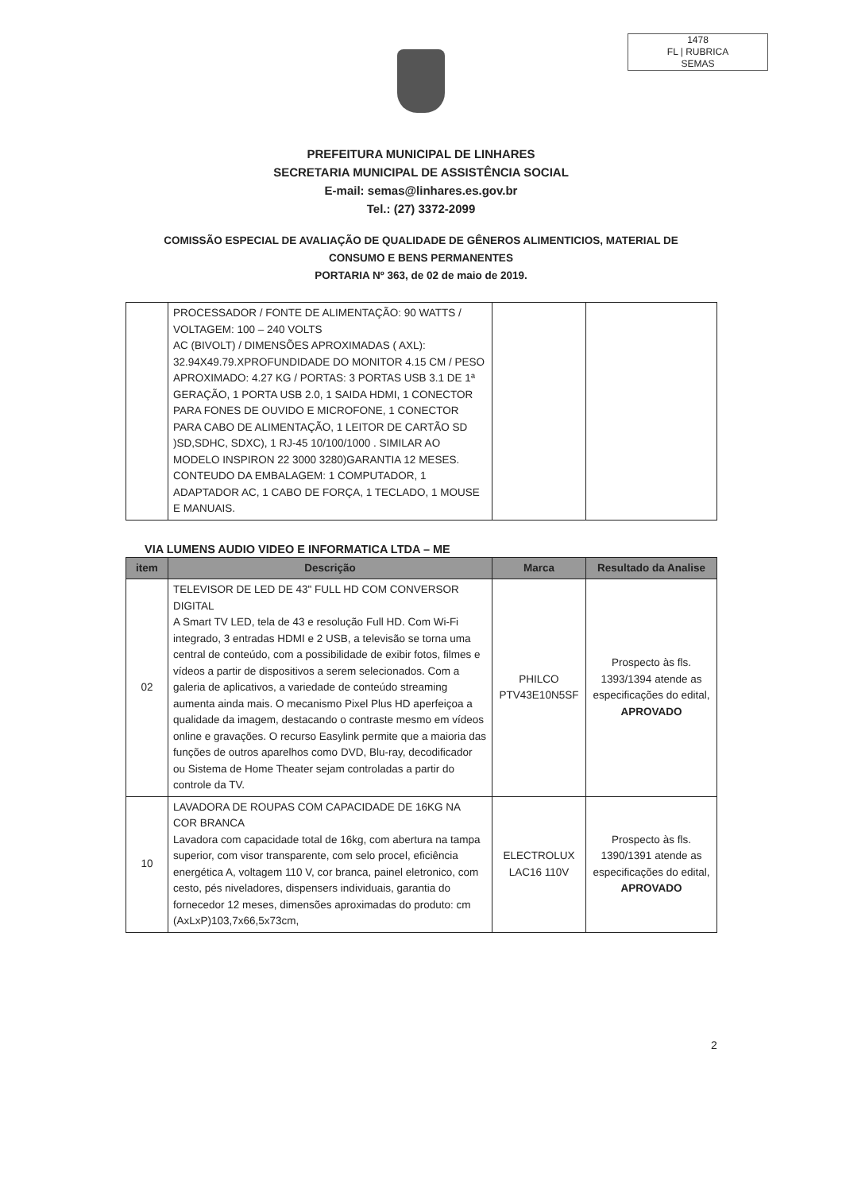1478
FL | RUBRICA
SEMAS
PREFEITURA MUNICIPAL DE LINHARES
SECRETARIA MUNICIPAL DE ASSISTÊNCIA SOCIAL
E-mail: semas@linhares.es.gov.br
Tel.: (27) 3372-2099
COMISSÃO ESPECIAL DE AVALIAÇÃO DE QUALIDADE DE GÊNEROS ALIMENTICIOS, MATERIAL DE
CONSUMO E BENS PERMANENTES
PORTARIA Nº 363, de 02 de maio de 2019.
| | PROCESSADOR / FONTE DE ALIMENTAÇÃO: 90 WATTS / VOLTAGEM: 100 – 240 VOLTS AC (BIVOLT) / DIMENSÕES APROXIMADAS ( AXL): 32.94X49.79.XPROFUNDIDADE DO MONITOR 4.15 CM / PESO APROXIMADO: 4.27 KG / PORTAS: 3 PORTAS USB 3.1 DE 1ª GERAÇÃO, 1 PORTA USB 2.0, 1 SAIDA HDMI, 1 CONECTOR PARA FONES DE OUVIDO E MICROFONE, 1 CONECTOR PARA CABO DE ALIMENTAÇÃO, 1 LEITOR DE CARTÃO SD )SD,SDHC, SDXC), 1 RJ-45 10/100/1000 . SIMILAR AO MODELO INSPIRON 22 3000 3280)GARANTIA 12 MESES. CONTEUDO DA EMBALAGEM: 1 COMPUTADOR, 1 ADAPTADOR AC, 1 CABO DE FORÇA, 1 TECLADO, 1 MOUSE E MANUAIS. | | |
VIA LUMENS AUDIO VIDEO E INFORMATICA LTDA – ME
| item | Descrição | Marca | Resultado da Analise |
| --- | --- | --- | --- |
| 02 | TELEVISOR DE LED DE 43" FULL HD COM CONVERSOR DIGITAL A Smart TV LED, tela de 43 e resolução Full HD. Com Wi-Fi integrado, 3 entradas HDMI e 2 USB, a televisão se torna uma central de conteúdo, com a possibilidade de exibir fotos, filmes e vídeos a partir de dispositivos a serem selecionados. Com a galeria de aplicativos, a variedade de conteúdo streaming aumenta ainda mais. O mecanismo Pixel Plus HD aperfeiçoa a qualidade da imagem, destacando o contraste mesmo em vídeos online e gravações. O recurso Easylink permite que a maioria das funções de outros aparelhos como DVD, Blu-ray, decodificador ou Sistema de Home Theater sejam controladas a partir do controle da TV. | PHILCO PTV43E10N5SF | Prospecto às fls. 1393/1394 atende as especificações do edital, APROVADO |
| 10 | LAVADORA DE ROUPAS COM CAPACIDADE DE 16KG NA COR BRANCA Lavadora com capacidade total de 16kg, com abertura na tampa superior, com visor transparente, com selo procel, eficiência energética A, voltagem 110 V, cor branca, painel eletronico, com cesto, pés niveladores, dispensers individuais, garantia do fornecedor 12 meses, dimensões aproximadas do produto: cm (AxLxP)103,7x66,5x73cm, | ELECTROLUX LAC16 110V | Prospecto às fls. 1390/1391 atende as especificações do edital, APROVADO |
2